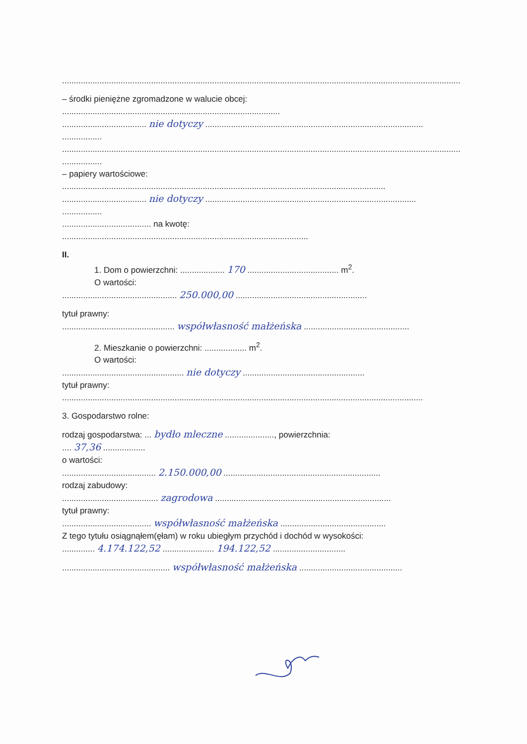..........................................................................................................................................................................
– środki pieniężne zgromadzone w walucie obcej:
.............................................................................................
.................................... nie dotyczy .............................................................................................
.................
..........................................................................................................................................................................
.................
– papiery wartościowe:
..........................................................................................................................................
.................................... nie dotyczy ..........................................................................................
.................
...................................... na kwotę:
.........................................................................................................
II.
1. Dom o powierzchni: ................... 170 ....................................... m<sup>2</sup>.
O wartości:
................................................. 250.000,00 ........................................................
tytuł prawny:
................................................ współwłasność małżeńska .............................................
2. Mieszkanie o powierzchni: .................. m<sup>2</sup>.
O wartości:
.................................................... nie dotyczy ....................................................
tytuł prawny:
..........................................................................................................................................................
3. Gospodarstwo rolne:
rodzaj gospodarstwa: ... bydło mleczne ....................., powierzchnia:
.... 37,36 ..................
o wartości:
........................................ 2.150.000,00 ...................................................................
rodzaj zabudowy:
......................................... zagrodowa ...........................................................................
tytuł prawny:
...................................... współwłasność małżeńska .............................................
Z tego tytułu osiągnąłem(ęłam) w roku ubiegłym przychód i dochód w wysokości:
.............. 4.174.122,52 ...................... 194.122,52 ...............................
.............................................. współwłasność małżeńska ............................................